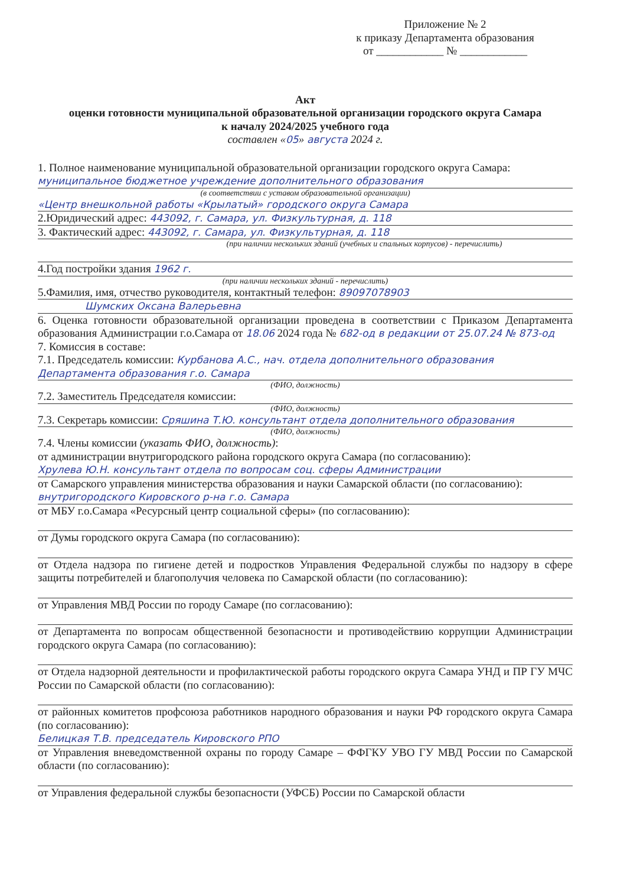Приложение № 2
к приказу Департамента образования
от ____________ № ____________
Акт
оценки готовности муниципальной образовательной организации городского округа Самара
к началу 2024/2025 учебного года
составлен «05» августа 2024 г.
1. Полное наименование муниципальной образовательной организации городского округа Самара:
муниципальное бюджетное учреждение дополнительного образования
(в соответствии с уставом образовательной организации)
«Центр внешкольной работы «Крылатый» городского округа Самара
2.Юридический адрес: 443092, г. Самара, ул. Физкультурная, д. 118
3. Фактический адрес: 443092, г. Самара, ул. Физкультурная, д. 118
(при наличии нескольких зданий (учебных и спальных корпусов) - перечислить)
4.Год постройки здания 1962 г.
(при наличии нескольких зданий - перечислить)
5.Фамилия, имя, отчество руководителя, контактный телефон: 89097078903
Шумских Оксана Валерьевна
6. Оценка готовности образовательной организации проведена в соответствии с Приказом Департамента образования Администрации г.о.Самара от 18.06 2024 года № 682-од в редакции от 25.07.24 № 873-од
7. Комиссия в составе:
7.1. Председатель комиссии: Курбанова А.С., нач. отдела дополнительного образования Департамента образования г.о. Самара
(ФИО, должность)
7.2. Заместитель Председателя комиссии:
(ФИО, должность)
7.3. Секретарь комиссии: Сряшина Т.Ю. консультант отдела дополнительного образования
(ФИО, должность)
7.4. Члены комиссии (указать ФИО, должность):
от администрации внутригородского района городского округа Самара (по согласованию):
Хрулева Ю.Н. консультант отдела по вопросам соц. сферы Администрации
от Самарского управления министерства образования и науки Самарской области (по согласованию):
внутригородского Кировского р-на г.о. Самара
от МБУ г.о.Самара «Ресурсный центр социальной сферы» (по согласованию):
от Думы городского округа Самара (по согласованию):
от Отдела надзора по гигиене детей и подростков Управления Федеральной службы по надзору в сфере защиты потребителей и благополучия человека по Самарской области (по согласованию):
от Управления МВД России по городу Самаре (по согласованию):
от Департамента по вопросам общественной безопасности и противодействию коррупции Администрации городского округа Самара (по согласованию):
от Отдела надзорной деятельности и профилактической работы городского округа Самара УНД и ПР ГУ МЧС России по Самарской области (по согласованию):
от районных комитетов профсоюза работников народного образования и науки РФ городского округа Самара (по согласованию):
Белицкая Т.В. председатель Кировского РПО
от Управления вневедомственной охраны по городу Самаре – ФФГКУ УВО ГУ МВД России по Самарской области (по согласованию):
от Управления федеральной службы безопасности (УФСБ) России по Самарской области